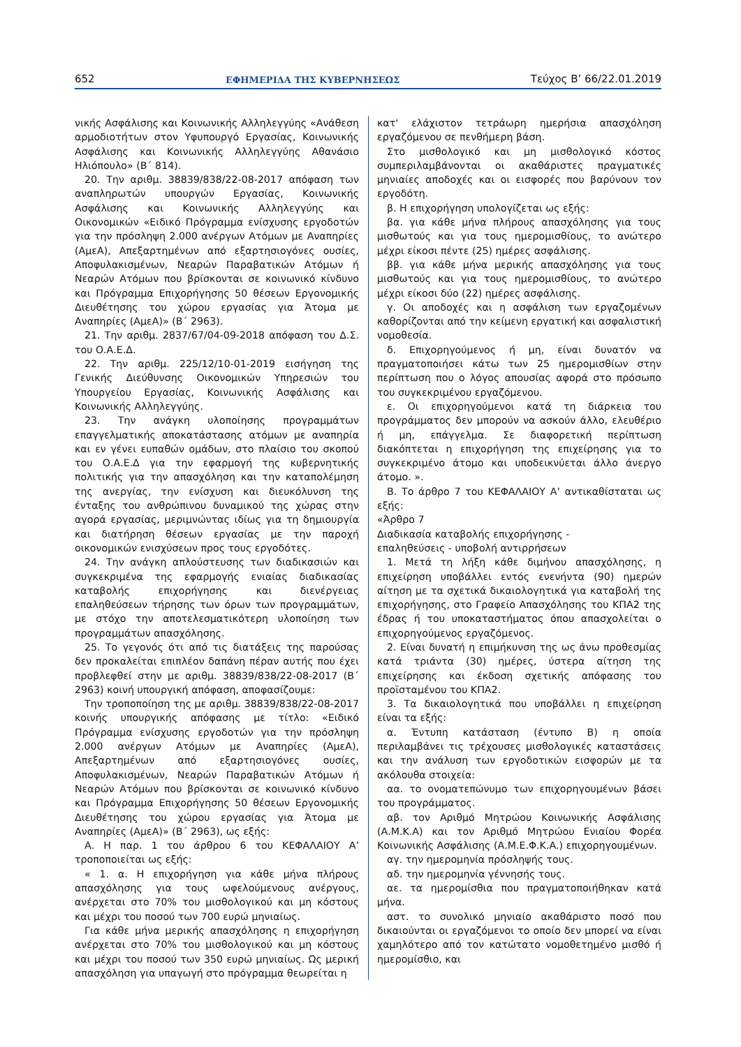652 ΕΦΗΜΕΡΙΔΑ ΤΗΣ ΚΥΒΕΡΝΗΣΕΩΣ Τεύχος B’ 66/22.01.2019
νικής Ασφάλισης και Κοινωνικής Αλληλεγγύης «Ανάθεση αρμοδιοτήτων στον Υφυπουργό Εργασίας, Κοινωνικής Ασφάλισης και Κοινωνικής Αλληλεγγύης Αθανάσιο Ηλιόπουλο» (Β΄ 814).
20. Την αριθμ. 38839/838/22-08-2017 απόφαση των αναπληρωτών υπουργών Εργασίας, Κοινωνικής Ασφάλισης και Κοινωνικής Αλληλεγγύης και Οικονομικών «Ειδικό Πρόγραμμα ενίσχυσης εργοδοτών για την πρόσληψη 2.000 ανέργων Ατόμων με Αναπηρίες (ΑμεΑ), Απεξαρτημένων από εξαρτησιογόνες ουσίες, Αποφυλακισμένων, Νεαρών Παραβατικών Ατόμων ή Νεαρών Ατόμων που βρίσκονται σε κοινωνικό κίνδυνο και Πρόγραμμα Επιχορήγησης 50 θέσεων Εργονομικής Διευθέτησης του χώρου εργασίας για Άτομα με Αναπηρίες (ΑμεΑ)» (Β΄ 2963).
21. Την αριθμ. 2837/67/04-09-2018 απόφαση του Δ.Σ. του Ο.Α.Ε.Δ.
22. Την αριθμ. 225/12/10-01-2019 εισήγηση της Γενικής Διεύθυνσης Οικονομικών Υπηρεσιών του Υπουργείου Εργασίας, Κοινωνικής Ασφάλισης και Κοινωνικής Αλληλεγγύης.
23. Την ανάγκη υλοποίησης προγραμμάτων επαγγελματικής αποκατάστασης ατόμων με αναπηρία και εν γένει ευπαθών ομάδων, στο πλαίσιο του σκοπού του Ο.Α.Ε.Δ για την εφαρμογή της κυβερνητικής πολιτικής για την απασχόληση και την καταπολέμηση της ανεργίας, την ενίσχυση και διευκόλυνση της ένταξης του ανθρώπινου δυναμικού της χώρας στην αγορά εργασίας, μεριμνώντας ιδίως για τη δημιουργία και διατήρηση θέσεων εργασίας με την παροχή οικονομικών ενισχύσεων προς τους εργοδότες.
24. Την ανάγκη απλούστευσης των διαδικασιών και συγκεκριμένα της εφαρμογής ενιαίας διαδικασίας καταβολής επιχορήγησης και διενέργειας επαληθεύσεων τήρησης των όρων των προγραμμάτων, με στόχο την αποτελεσματικότερη υλοποίηση των προγραμμάτων απασχόλησης.
25. Το γεγονός ότι από τις διατάξεις της παρούσας δεν προκαλείται επιπλέον δαπάνη πέραν αυτής που έχει προβλεφθεί στην με αριθμ. 38839/838/22-08-2017 (Β΄ 2963) κοινή υπουργική απόφαση, αποφασίζουμε:
Την τροποποίηση της με αριθμ. 38839/838/22-08-2017 κοινής υπουργικής απόφασης με τίτλο: «Ειδικό Πρόγραμμα ενίσχυσης εργοδοτών για την πρόσληψη 2.000 ανέργων Ατόμων με Αναπηρίες (ΑμεΑ), Απεξαρτημένων από εξαρτησιογόνες ουσίες, Αποφυλακισμένων, Νεαρών Παραβατικών Ατόμων ή Νεαρών Ατόμων που βρίσκονται σε κοινωνικό κίνδυνο και Πρόγραμμα Επιχορήγησης 50 θέσεων Εργονομικής Διευθέτησης του χώρου εργασίας για Άτομα με Αναπηρίες (ΑμεΑ)» (Β΄ 2963), ως εξής:
Α. Η παρ. 1 του άρθρου 6 του ΚΕΦΑΛΑΙΟΥ Α’ τροποποιείται ως εξής:
« 1. α. Η επιχορήγηση για κάθε μήνα πλήρους απασχόλησης για τους ωφελούμενους ανέργους, ανέρχεται στο 70% του μισθολογικού και μη κόστους και μέχρι του ποσού των 700 ευρώ μηνιαίως.
Για κάθε μήνα μερικής απασχόλησης η επιχορήγηση ανέρχεται στο 70% του μισθολογικού και μη κόστους και μέχρι του ποσού των 350 ευρώ μηνιαίως. Ως μερική απασχόληση για υπαγωγή στο πρόγραμμα θεωρείται η
κατ' ελάχιστον τετράωρη ημερήσια απασχόληση εργαζόμενου σε πενθήμερη βάση.
Στο μισθολογικό και μη μισθολογικό κόστος συμπεριλαμβάνονται οι ακαθάριστες πραγματικές μηνιαίες αποδοχές και οι εισφορές που βαρύνουν τον εργοδότη.
β. Η επιχορήγηση υπολογίζεται ως εξής:
βα. για κάθε μήνα πλήρους απασχόλησης για τους μισθωτούς και για τους ημερομισθίους, το ανώτερο μέχρι είκοσι πέντε (25) ημέρες ασφάλισης.
ββ. για κάθε μήνα μερικής απασχόλησης για τους μισθωτούς και για τους ημερομισθίους, το ανώτερο μέχρι είκοσι δύο (22) ημέρες ασφάλισης.
γ. Οι αποδοχές και η ασφάλιση των εργαζομένων καθορίζονται από την κείμενη εργατική και ασφαλιστική νομοθεσία.
δ. Επιχορηγούμενος ή μη, είναι δυνατόν να πραγματοποιήσει κάτω των 25 ημερομισθίων στην περίπτωση που ο λόγος απουσίας αφορά στο πρόσωπο του συγκεκριμένου εργαζόμενου.
ε. Οι επιχορηγούμενοι κατά τη διάρκεια του προγράμματος δεν μπορούν να ασκούν άλλο, ελευθέριο ή μη, επάγγελμα. Σε διαφορετική περίπτωση διακόπτεται η επιχορήγηση της επιχείρησης για το συγκεκριμένο άτομο και υποδεικνύεται άλλο άνεργο άτομο. ».
Β. Το άρθρο 7 του ΚΕΦΑΛΑΙΟΥ Α’ αντικαθίσταται ως εξής:
«Άρθρο 7
Διαδικασία καταβολής επιχορήγησης -
επαληθεύσεις - υποβολή αντιρρήσεων
1. Μετά τη λήξη κάθε διμήνου απασχόλησης, η επιχείρηση υποβάλλει εντός ενενήντα (90) ημερών αίτηση με τα σχετικά δικαιολογητικά για καταβολή της επιχορήγησης, στο Γραφείο Απασχόλησης του ΚΠΑ2 της έδρας ή του υποκαταστήματος όπου απασχολείται ο επιχορηγούμενος εργαζόμενος.
2. Είναι δυνατή η επιμήκυνση της ως άνω προθεσμίας κατά τριάντα (30) ημέρες, ύστερα αίτηση της επιχείρησης και έκδοση σχετικής απόφασης του προϊσταμένου του ΚΠΑ2.
3. Τα δικαιολογητικά που υποβάλλει η επιχείρηση είναι τα εξής:
α. Έντυπη κατάσταση (έντυπο Β) η οποία περιλαμβάνει τις τρέχουσες μισθολογικές καταστάσεις και την ανάλυση των εργοδοτικών εισφορών με τα ακόλουθα στοιχεία:
αα. το ονοματεπώνυμο των επιχορηγουμένων βάσει του προγράμματος.
αβ. τον Αριθμό Μητρώου Κοινωνικής Ασφάλισης (Α.Μ.Κ.Α) και τον Αριθμό Μητρώου Ενιαίου Φορέα Κοινωνικής Ασφάλισης (Α.Μ.Ε.Φ.Κ.Α.) επιχορηγουμένων.
αγ. την ημερομηνία πρόσληψής τους.
αδ. την ημερομηνία γέννησής τους.
αε. τα ημερομίσθια που πραγματοποιήθηκαν κατά μήνα.
αστ. το συνολικό μηνιαίο ακαθάριστο ποσό που δικαιούνται οι εργαζόμενοι το οποίο δεν μπορεί να είναι χαμηλότερο από τον κατώτατο νομοθετημένο μισθό ή ημερομίσθιο, και